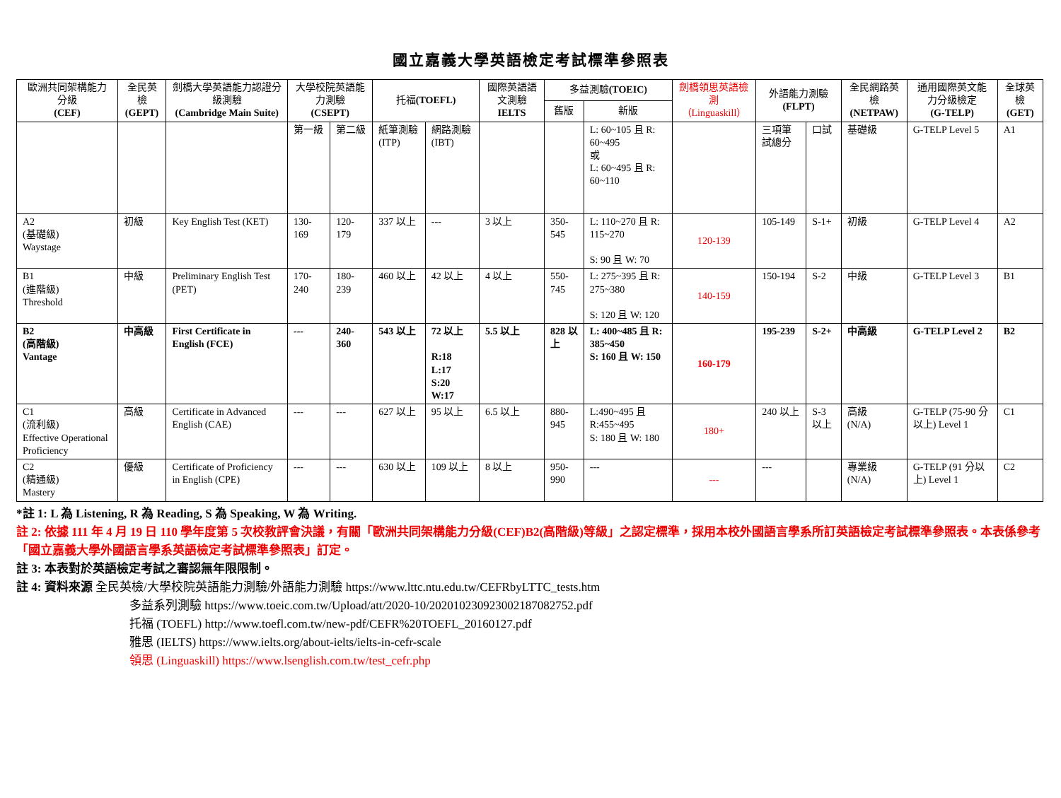國立嘉義大學英語檢定考試標準參照表
| 歐洲共同架構能力分級 (CEF) | 全民英檢 (GEPT) | 劍橋大學英語能力認證分級測驗 (Cambridge Main Suite) | 大學校院英語能力測驗 (CSEPT) | | 托福 (TOEFL) | | 國際英語語文測驗 IELTS | 多益測驗 (TOEIC) | | 劍橋領思英語檢測 （Linguaskill） | 外語能力測驗 (FLPT) | | 全民網路英檢 (NETPAW) | 通用國際英文能力分級檢定 (G-TELP) | 全球英檢 (GET) |
| --- | --- | --- | --- | --- | --- | --- | --- | --- | --- | --- | --- | --- | --- | --- | --- |
| | | | | | | | | 舊版 | 新版 | | | | | | |
| | | | 第一級 | 第二級 | 紙筆測驗(ITP) | 網路測驗(IBT) | | | L: 60~105 且 R: 60~495 或 L: 60~495 且 R: 60~110 | | 三項筆試總分 | 口試 | 基礎級 | G-TELP Level 5 | A1 |
| A2 (基礎級) Waystage | 初級 | Key English Test (KET) | 130-169 | 120-179 | 337 以上 | --- | 3 以上 | 350-545 | L: 110~270 且 R: 115~270 S: 90 且 W: 70 | 120-139 | 105-149 | S-1+ | 初級 | G-TELP Level 4 | A2 |
| B1 (進階級) Threshold | 中級 | Preliminary English Test (PET) | 170-240 | 180-239 | 460 以上 | 42 以上 | 4 以上 | 550-745 | L: 275~395 且 R: 275~380 S: 120 且 W: 120 | 140-159 | 150-194 | S-2 | 中級 | G-TELP Level 3 | B1 |
| B2 (高階級) Vantage | 中高級 | First Certificate in English (FCE) | --- | 240-360 | 543 以上 | 72 以上 R:18 L:17 S:20 W:17 | 5.5 以上 | 828 以上 | L: 400~485 且 R: 385~450 S: 160 且 W: 150 | 160-179 | 195-239 | S-2+ | 中高級 | G-TELP Level 2 | B2 |
| C1 (流利級) Effective Operational Proficiency | 高級 | Certificate in Advanced English (CAE) | --- | --- | 627 以上 | 95 以上 | 6.5 以上 | 880-945 | L:490~495 且 R:455~495 S: 180 且 W: 180 | 180+ | 240 以上 | S-3 以上 | 高級 (N/A) | G-TELP (75-90 分以上) Level 1 | C1 |
| C2 (精通級) Mastery | 優級 | Certificate of Proficiency in English (CPE) | --- | --- | 630 以上 | 109 以上 | 8 以上 | 950-990 | --- | --- | --- | | 專業級 (N/A) | G-TELP (91 分以上) Level 1 | C2 |
*註 1: L 為 Listening, R 為 Reading, S 為 Speaking, W 為 Writing.
註 2: 依據 111 年 4 月 19 日 110 學年度第 5 次校教評會決議，有關「歐洲共同架構能力分級(CEF)B2(高階級)等級」之認定標準，採用本校外國語言學系所訂英語檢定考試標準參照表。本表係參考「國立嘉義大學外國語言學系英語檢定考試標準參照表」訂定。
註 3: 本表對於英語檢定考試之審認無年限限制。
註 4: 資料來源 全民英檢/大學校院英語能力測驗/外語能力測驗 https://www.lttc.ntu.edu.tw/CEFRbyLTTC_tests.htm
多益系列測驗 https://www.toeic.com.tw/Upload/att/2020-10/20201023092300218708275​2.pdf
托福 (TOEFL) http://www.toefl.com.tw/new-pdf/CEFR%20TOEFL_20160127.pdf
雅思 (IELTS) https://www.ielts.org/about-ielts/ielts-in-cefr-scale
領思 (Linguaskill) https://www.lsenglish.com.tw/test_cefr.php